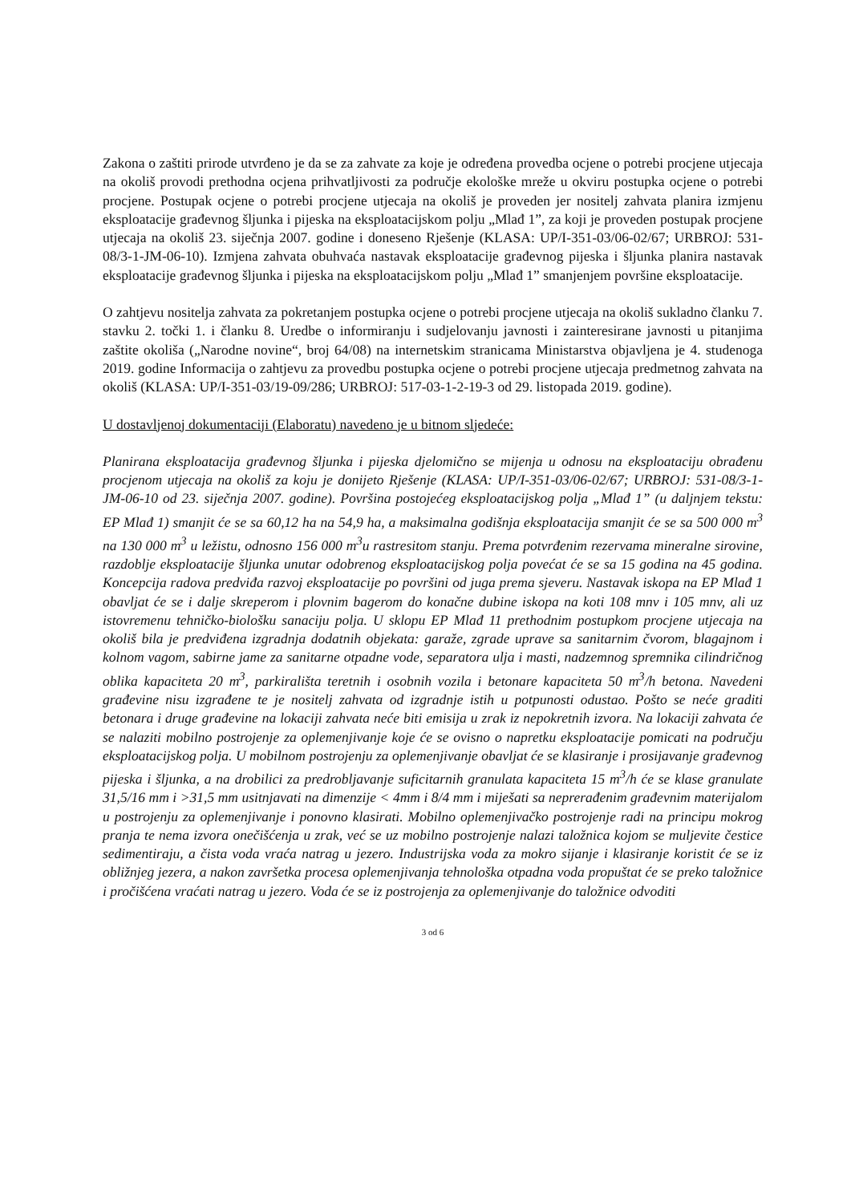Zakona o zaštiti prirode utvrđeno je da se za zahvate za koje je određena provedba ocjene o potrebi procjene utjecaja na okoliš provodi prethodna ocjena prihvatljivosti za područje ekološke mreže u okviru postupka ocjene o potrebi procjene. Postupak ocjene o potrebi procjene utjecaja na okoliš je proveden jer nositelj zahvata planira izmjenu eksploatacije građevnog šljunka i pijeska na eksploatacijskom polju „Mlađ 1”, za koji je proveden postupak procjene utjecaja na okoliš 23. siječnja 2007. godine i doneseno Rješenje (KLASA: UP/I-351-03/06-02/67; URBROJ: 531-08/3-1-JM-06-10). Izmjena zahvata obuhvaća nastavak eksploatacije građevnog pijeska i šljunka planira nastavak eksploatacije građevnog šljunka i pijeska na eksploatacijskom polju „Mlađ 1” smanjenjem površine eksploatacije.
O zahtjevu nositelja zahvata za pokretanjem postupka ocjene o potrebi procjene utjecaja na okoliš sukladno članku 7. stavku 2. točki 1. i članku 8. Uredbe o informiranju i sudjelovanju javnosti i zainteresirane javnosti u pitanjima zaštite okoliša („Narodne novine“, broj 64/08) na internetskim stranicama Ministarstva objavljena je 4. studenoga 2019. godine Informacija o zahtjevu za provedbu postupka ocjene o potrebi procjene utjecaja predmetnog zahvata na okoliš (KLASA: UP/I-351-03/19-09/286; URBROJ: 517-03-1-2-19-3 od 29. listopada 2019. godine).
U dostavljenoj dokumentaciji (Elaboratu) navedeno je u bitnom sljedeće:
Planirana eksploatacija građevnog šljunka i pijeska djelomično se mijenja u odnosu na eksploataciju obrađenu procjenom utjecaja na okoliš za koju je donijeto Rješenje (KLASA: UP/I-351-03/06-02/67; URBROJ: 531-08/3-1-JM-06-10 od 23. siječnja 2007. godine). Površina postojećeg eksploatacijskog polja „Mlađ 1” (u daljnjem tekstu: EP Mlađ 1) smanjit će se sa 60,12 ha na 54,9 ha, a maksimalna godišnja eksploatacija smanjit će se sa 500 000 m<sup>3</sup> na 130 000 m<sup>3</sup> u ležistu, odnosno 156 000 m<sup>3</sup>u rastresitom stanju. Prema potvrđenim rezervama mineralne sirovine, razdoblje eksploatacije šljunka unutar odobrenog eksploatacijskog polja povećat će se sa 15 godina na 45 godina. Koncepcija radova predviđa razvoj eksploatacije po površini od juga prema sjeveru. Nastavak iskopa na EP Mlađ 1 obavljat će se i dalje skreperom i plovnim bagerom do konačne dubine iskopa na koti 108 mnv i 105 mnv, ali uz istovremenu tehničko-biološku sanaciju polja. U sklopu EP Mlađ 11 prethodnim postupkom procjene utjecaja na okoliš bila je predviđena izgradnja dodatnih objekata: garaže, zgrade uprave sa sanitarnim čvorom, blagajnom i kolnom vagom, sabirne jame za sanitarne otpadne vode, separatora ulja i masti, nadzemnog spremnika cilindričnog oblika kapaciteta 20 m<sup>3</sup>, parkirališta teretnih i osobnih vozila i betonare kapaciteta 50 m<sup>3</sup>/h betona. Navedeni građevine nisu izgrađene te je nositelj zahvata od izgradnje istih u potpunosti odustao. Pošto se neće graditi betonara i druge građevine na lokaciji zahvata neće biti emisija u zrak iz nepokretnih izvora. Na lokaciji zahvata će se nalaziti mobilno postrojenje za oplemenjivanje koje će se ovisno o napretku eksploatacije pomicati na području eksploatacijskog polja. U mobilnom postrojenju za oplemenjivanje obavljat će se klasiranje i prosijavanje građevnog pijeska i šljunka, a na drobilici za predrobljavanje suficitarnih granulata kapaciteta 15 m<sup>3</sup>/h će se klase granulate 31,5/16 mm i >31,5 mm usitnjavati na dimenzije < 4mm i 8/4 mm i miješati sa neprerađenim građevnim materijalom u postrojenju za oplemenjivanje i ponovno klasirati. Mobilno oplemenjivačko postrojenje radi na principu mokrog pranja te nema izvora onečišćenja u zrak, već se uz mobilno postrojenje nalazi taložnica kojom se muljevite čestice sedimentiraju, a čista voda vraća natrag u jezero. Industrijska voda za mokro sijanje i klasiranje koristit će se iz obližnjeg jezera, a nakon završetka procesa oplemenjivanja tehnološka otpadna voda propuštat će se preko taložnice i pročišćena vraćati natrag u jezero. Voda će se iz postrojenja za oplemenjivanje do taložnice odvoditi
3 od 6